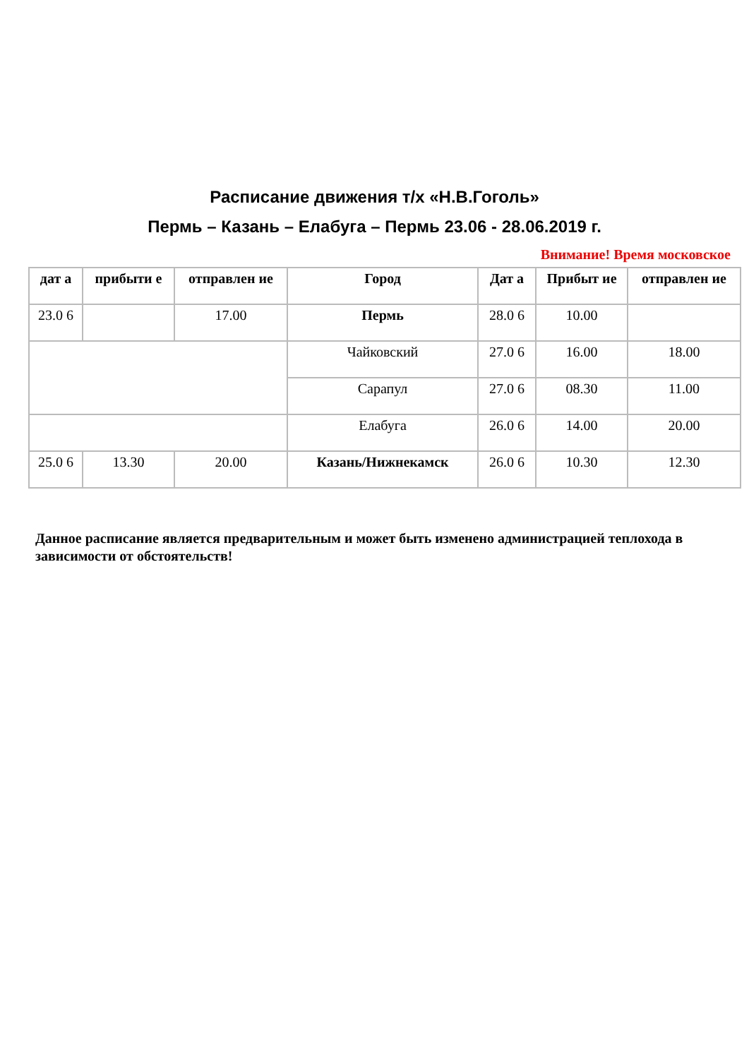Расписание движения т/х «Н.В.Гоголь»
Пермь – Казань – Елабуга – Пермь 23.06 - 28.06.2019 г.
Внимание! Время московское
| дат а | прибыти е | отправлен ие | Город | Дат а | Прибыт ие | отправлен ие |
| --- | --- | --- | --- | --- | --- | --- |
| 23.0 6 | | 17.00 | Пермь | 28.0 6 | 10.00 | |
| | | | Чайковский | 27.0 6 | 16.00 | 18.00 |
| | | | Сарапул | 27.0 6 | 08.30 | 11.00 |
| | | | Елабуга | 26.0 6 | 14.00 | 20.00 |
| 25.0 6 | 13.30 | 20.00 | Казань/Нижнекамск | 26.0 6 | 10.30 | 12.30 |
Данное расписание является предварительным и может быть изменено администрацией теплохода в зависимости от обстоятельств!